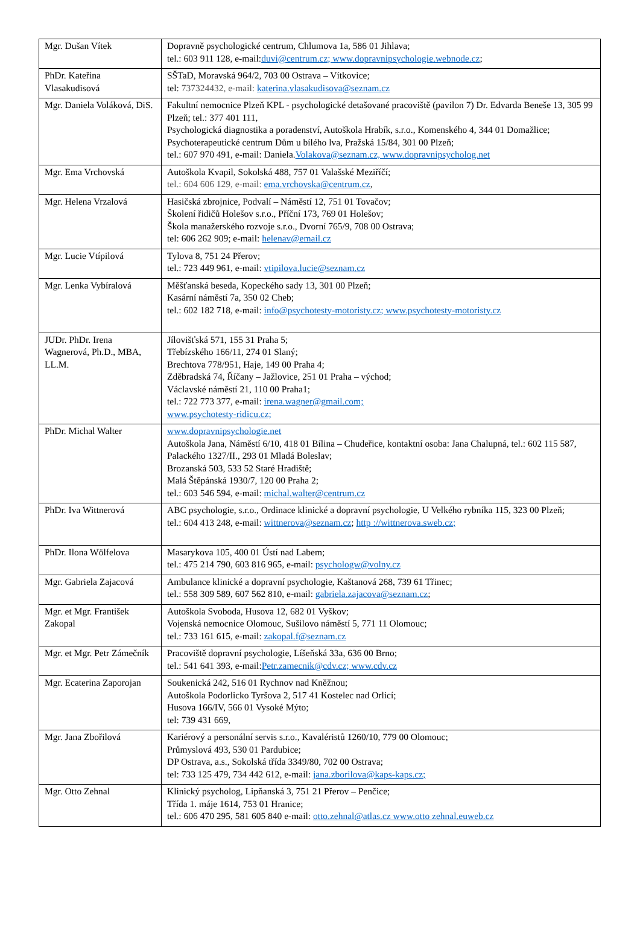| Mgr. Dušan Vítek | Dopravně psychologické centrum, Chlumova 1a, 586 01 Jihlava; tel.: 603 911 128, e-mail: duvi@centrum.cz; www.dopravnipsychologie.webnode.cz ; |
| PhDr. Kateřina Vlasakudisová | SŠTaD, Moravská 964/2, 703 00 Ostrava – Vítkovice; tel: 737324432, e-mail: katerina.vlasakudisova@seznam.cz |
| Mgr. Daniela Voláková, DiS. | Fakultní nemocnice Plzeň KPL - psychologické detašované pracoviště (pavilon 7) Dr. Edvarda Beneše 13, 305 99 Plzeň; tel.: 377 401 111, Psychologická diagnostika a poradenství, Autoškola Hrabík, s.r.o., Komenského 4, 344 01 Domažlice; Psychoterapeutické centrum Dům u bílého lva, Pražská 15/84, 301 00 Plzeň; tel.: 607 970 491, e-mail: Daniela. Volakova@seznam.cz, www.dopravnipsycholog.net |
| Mgr. Ema Vrchovská | Autoškola Kvapil, Sokolská 488, 757 01 Valašské Meziříčí; tel.: 604 606 129, e-mail: ema.vrchovska@centrum.cz , |
| Mgr. Helena Vrzalová | Hasičská zbrojnice, Podvalí – Náměstí 12, 751 01 Tovačov; Školení řidičů Holešov s.r.o., Příční 173, 769 01 Holešov; Škola manažerského rozvoje s.r.o., Dvorní 765/9, 708 00 Ostrava; tel: 606 262 909; e-mail: helenav@email.cz |
| Mgr. Lucie Vtípilová | Tylova 8, 751 24 Přerov; tel.: 723 449 961, e-mail: vtipilova.lucie@seznam.cz |
| Mgr. Lenka Vybíralová | Měšťanská beseda, Kopeckého sady 13, 301 00 Plzeň; Kasární náměstí 7a, 350 02 Cheb; tel.: 602 182 718, e-mail: info@psychotesty-motoristy.cz; www.psychotesty-motoristy.cz |
| JUDr. PhDr. Irena Wagnerová, Ph.D., MBA, LL.M. | Jílovišťská 571, 155 31 Praha 5; Třebízského 166/11, 274 01 Slaný; Brechtova 778/951, Haje, 149 00 Praha 4; Zděbradská 74, Říčany – Jažlovice, 251 01 Praha – východ; Václavské náměstí 21, 110 00 Praha1; tel.: 722 773 377, e-mail: irena.wagner@gmail.com; www.psychotesty-ridicu.cz; |
| PhDr. Michal Walter | www.dopravnipsychologie.net Autoškola Jana, Náměstí 6/10, 418 01 Bílina – Chudeřice, kontaktní osoba: Jana Chalupná, tel.: 602 115 587, Palackého 1327/II., 293 01 Mladá Boleslav; Brozanská 503, 533 52 Staré Hradiště; Malá Štěpánská 1930/7, 120 00 Praha 2; tel.: 603 546 594, e-mail: michal.walter@centrum.cz |
| PhDr. Iva Wittnerová | ABC psychologie, s.r.o., Ordinace klinické a dopravní psychologie, U Velkého rybníka 115, 323 00 Plzeň; tel.: 604 413 248, e-mail: wittnerova@seznam.cz ; http ://wittnerova.sweb.cz; |
| PhDr. Ilona Wölfelova | Masarykova 105, 400 01 Ústí nad Labem; tel.: 475 214 790, 603 816 965, e-mail: psychologw@volny.cz |
| Mgr. Gabriela Zajacová | Ambulance klinické a dopravní psychologie, Kaštanová 268, 739 61 Třinec; tel.: 558 309 589, 607 562 810, e-mail: gabriela.zajacova@seznam.cz ; |
| Mgr. et Mgr. František Zakopal | Autoškola Svoboda, Husova 12, 682 01 Vyškov; Vojenská nemocnice Olomouc, Sušilovo náměstí 5, 771 11 Olomouc; tel.: 733 161 615, e-mail: zakopal.f@seznam.cz |
| Mgr. et Mgr. Petr Zámečník | Pracoviště dopravní psychologie, Líšeňská 33a, 636 00 Brno; tel.: 541 641 393, e-mail: Petr.zamecnik@cdv.cz; www.cdv.cz |
| Mgr. Ecaterina Zaporojan | Soukenická 242, 516 01 Rychnov nad Kněžnou; Autoškola Podorlicko Tyršova 2, 517 41 Kostelec nad Orlicí; Husova 166/IV, 566 01 Vysoké Mýto; tel: 739 431 669, |
| Mgr. Jana Zbořilová | Kariérový a personální servis s.r.o., Kavaléristů 1260/10, 779 00 Olomouc; Průmyslová 493, 530 01 Pardubice; DP Ostrava, a.s., Sokolská třída 3349/80, 702 00 Ostrava; tel: 733 125 479, 734 442 612, e-mail: jana.zborilova@kaps-kaps.cz; |
| Mgr. Otto Zehnal | Klinický psycholog, Lipňanská 3, 751 21 Přerov – Penčice; Třída 1. máje 1614, 753 01 Hranice; tel.: 606 470 295, 581 605 840 e-mail: otto.zehnal@atlas.cz www.otto zehnal.euweb.cz |